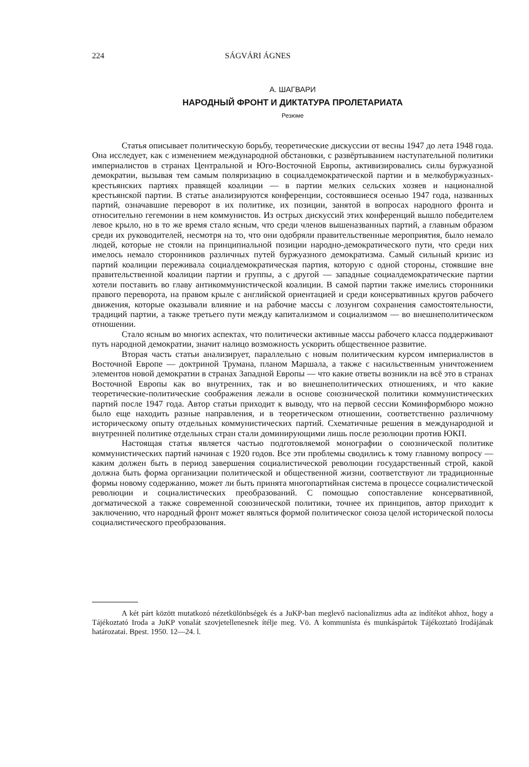224 SÁGVÁRI ÁGNES
А. ШАГВАРИ
НАРОДНЫЙ ФРОНТ И ДИКТАТУРА ПРОЛЕТАРИАТА
Резюме
Статья описывает политическую борьбу, теоретические дискуссии от весны 1947 до лета 1948 года. Она исследует, как с изменением международной обстановки, с развёртыванием наступательной политики империалистов в странах Центральной и Юго-Восточной Европы, активизировались силы буржуазной демократии, вызывая тем самым поляризацию в социалдемократической партии и в мелкобуржуазных-крестьянских партиях правящей коалиции — в партии мелких сельских хозяев и националной крестьянской партии. В статье анализируются конференции, состоявшиеся осенью 1947 года, названных партий, означавшие переворот в их политике, их позиции, занятой в вопросах народного фронта и относительно гегемонии в нем коммунистов. Из острых дискуссий этих конференций вышло победителем левое крыло, но в то же время стало ясным, что среди членов вышеназванных партий, а главным образом среди их руководителей, несмотря на то, что они одобряли правительственные мероприятия, было немало людей, которые не стояли на принципиальной позиции народно-демократического пути, что среди них имелось немало сторонников различных путей буржуазного демократизма. Самый сильный кризис из партий коалиции переживала социалдемократическая партия, которую с одной стороны, стоявшие вне правительственной коалиции партии и группы, а с другой — западные социалдемократические партии хотели поставить во главу антикоммунистической коалиции. В самой партии также имелись сторонники правого переворота, на правом крыле с английской ориентацией и среди консервативных кругов рабочего движения, которые оказывали влияние и на рабочие массы с лозунгом сохранения самостоятельности, традиций партии, а также третьего пути между капитализмом и социализмом — во внешнеполитическом отношении.
Стало ясным во многих аспектах, что политически активные массы рабочего класса поддерживают путь народной демократии, значит налицо возможность ускорить общественное развитие.
Вторая часть статьи анализирует, параллельно с новым политическим курсом империалистов в Восточной Европе — доктриной Трумана, планом Маршала, а также с насильственным уничтожением элементов новой демократии в странах Западной Европы — что какие ответы возникли на всё это в странах Восточной Европы как во внутренних, так и во внешнеполитических отношениях, и что какие теоретические-политические соображения лежали в основе союзнической политики коммунистических партий после 1947 года. Автор статьи приходит к выводу, что на первой сессии Коминформбюро можно было еще находить разные направления, и в теоретическом отношении, соответственно различному историческому опыту отдельных коммунистических партий. Схематичные решения в международной и внутренней политике отдельных стран стали доминирующими лишь после резолюции против ЮКП.
Настоящая статья является частью подготовляемой монографии о союзнической политике коммунистических партий начиная с 1920 годов. Все эти проблемы сводились к тому главному вопросу — каким должен быть в период завершения социалистической революции государственный строй, какой должна быть форма организации политической и общественной жизни, соответствуют ли традиционные формы новому содержанию, может ли быть принята многопартийная система в процессе социалистической революции и социалистических преобразований. С помощью сопоставление консервативной, догматической а также современной союзнической политики, точнее их принципов, автор приходит к заключению, что народный фронт может являться формой политическог союза целой исторической полосы социалистического преобразования.
A két párt között mutatkozó nézetkülönbségek és a JuKP-ban meglevő nacionalizmus adta az indítékot ahhoz, hogy a Tájékoztató Iroda a JuKP vonalát szovjetellenesnek ítélje meg. Vö. A kommunista és munkáspártok Tájékoztató Irodájának határozatai. Bpest. 1950. 12—24. l.